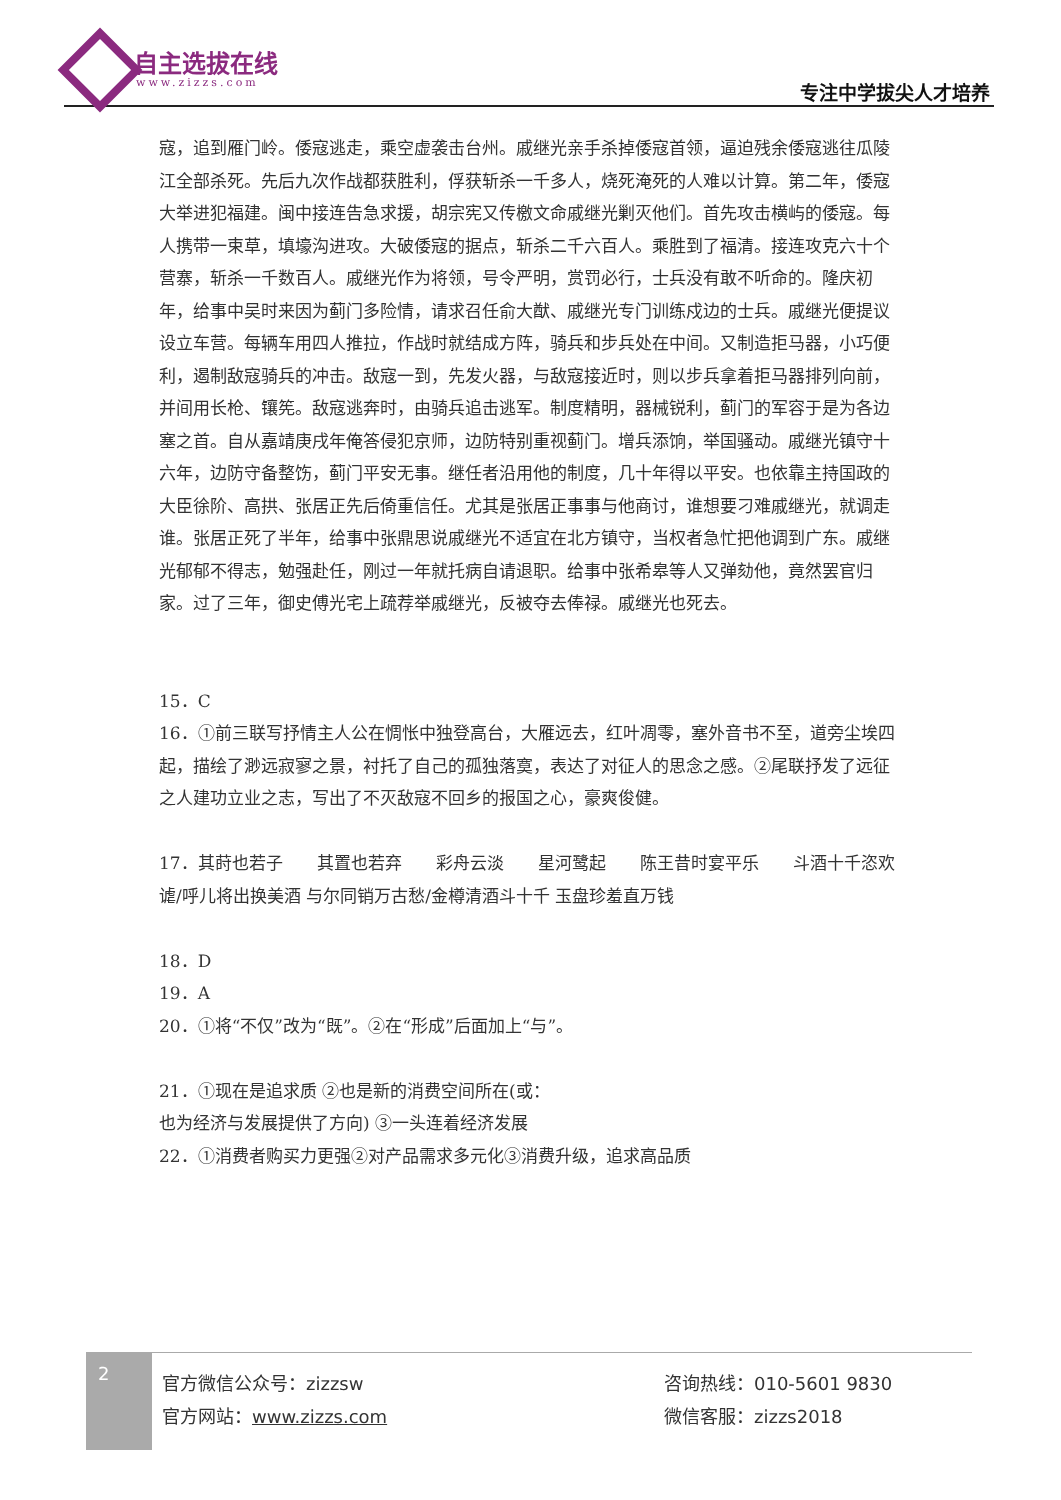自主选拔在线
www.zizzs.com 专注中学拔尖人才培养
寇，追到雁门岭。倭寇逃走，乘空虚袭击台州。戚继光亲手杀掉倭寇首领，逼迫残余倭寇逃往瓜陵江全部杀死。先后九次作战都获胜利，俘获斩杀一千多人，烧死淹死的人难以计算。第二年，倭寇大举进犯福建。闽中接连告急求援，胡宗宪又传檄文命戚继光剿灭他们。首先攻击横屿的倭寇。每人携带一束草，填壕沟进攻。大破倭寇的据点，斩杀二千六百人。乘胜到了福清。接连攻克六十个营寨，斩杀一千数百人。戚继光作为将领，号令严明，赏罚必行，士兵没有敢不听命的。隆庆初年，给事中吴时来因为蓟门多险情，请求召任俞大猷、戚继光专门训练戍边的士兵。戚继光便提议设立车营。每辆车用四人推拉，作战时就结成方阵，骑兵和步兵处在中间。又制造拒马器，小巧便利，遏制敌寇骑兵的冲击。敌寇一到，先发火器，与敌寇接近时，则以步兵拿着拒马器排列向前，并间用长枪、镶筅。敌寇逃奔时，由骑兵追击逃军。制度精明，器械锐利，蓟门的军容于是为各边塞之首。自从嘉靖庚戌年俺答侵犯京师，边防特别重视蓟门。增兵添饷，举国骚动。戚继光镇守十六年，边防守备整饬，蓟门平安无事。继任者沿用他的制度，几十年得以平安。也依靠主持国政的大臣徐阶、高拱、张居正先后倚重信任。尤其是张居正事事与他商讨，谁想要刁难戚继光，就调走谁。张居正死了半年，给事中张鼎思说戚继光不适宜在北方镇守，当权者急忙把他调到广东。戚继光郁郁不得志，勉强赴任，刚过一年就托病自请退职。给事中张希皋等人又弹劾他，竟然罢官归家。过了三年，御史傅光宅上疏荐举戚继光，反被夺去俸禄。戚继光也死去。
15．C
16．①前三联写抒情主人公在惆怅中独登高台，大雁远去，红叶凋零，塞外音书不至，道旁尘埃四起，描绘了渺远寂寥之景，衬托了自己的孤独落寞，表达了对征人的思念之感。②尾联抒发了远征之人建功立业之志，写出了不灭敌寇不回乡的报国之心，豪爽俊健。
17．其莳也若子　　其置也若弃　　彩舟云淡　　星河鹭起　　陈王昔时宴平乐　　斗酒十千恣欢谑/呼儿将出换美酒 与尔同销万古愁/金樽清酒斗十千 玉盘珍羞直万钱
18．D
19．A
20．①将“不仅”改为“既”。②在“形成”后面加上“与”。
21．①现在是追求质 ②也是新的消费空间所在(或：
也为经济与发展提供了方向) ③一头连着经济发展
22．①消费者购买力更强②对产品需求多元化③消费升级，追求高品质
2
官方微信公众号：zizzsw
官方网站：www.zizzs.com
咨询热线：010-5601 9830
微信客服：zizzs2018